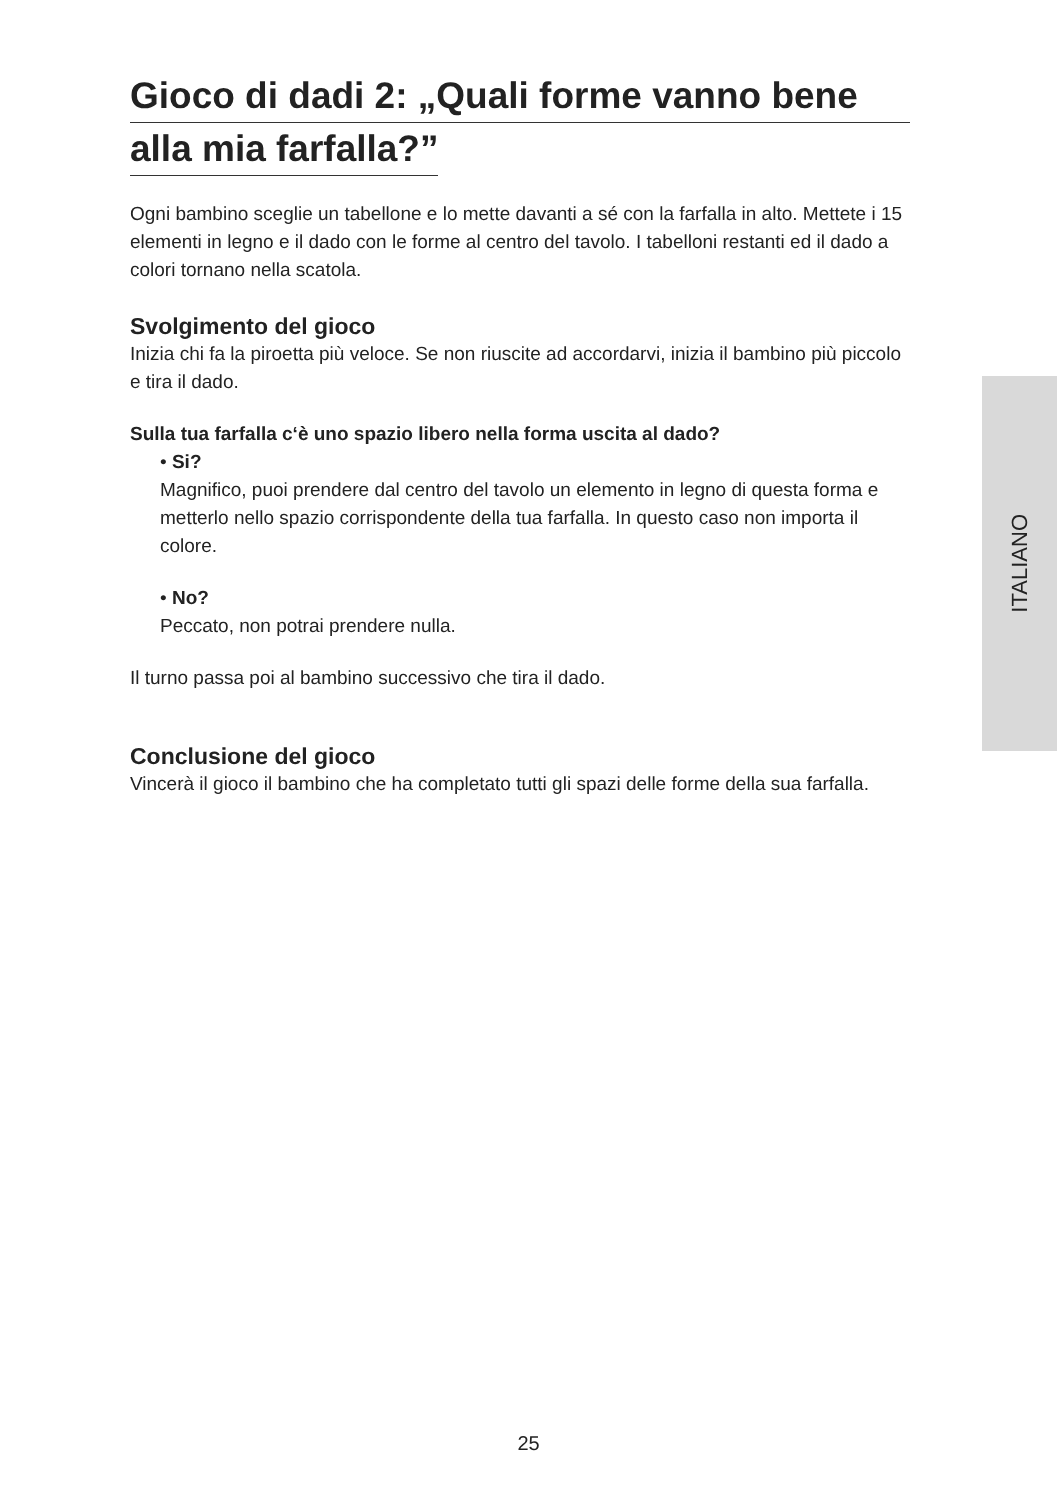Gioco di dadi 2: „Quali forme vanno bene
alla mia farfalla?”
Ogni bambino sceglie un tabellone e lo mette davanti a sé con la farfalla in alto. Mettete i 15 elementi in legno e il dado con le forme al centro del tavolo. I tabelloni restanti ed il dado a colori tornano nella scatola.
Svolgimento del gioco
Inizia chi fa la piroetta più veloce. Se non riuscite ad accordarvi, inizia il bambino più piccolo e tira il dado.
Sulla tua farfalla c‘è uno spazio libero nella forma uscita al dado?
• Si?
Magnifico, puoi prendere dal centro del tavolo un elemento in legno di questa forma e metterlo nello spazio corrispondente della tua farfalla. In questo caso non importa il colore.
• No?
Peccato, non potrai prendere nulla.
Il turno passa poi al bambino successivo che tira il dado.
Conclusione del gioco
Vincerà il gioco il bambino che ha completato tutti gli spazi delle forme della sua farfalla.
ITALIANO
25